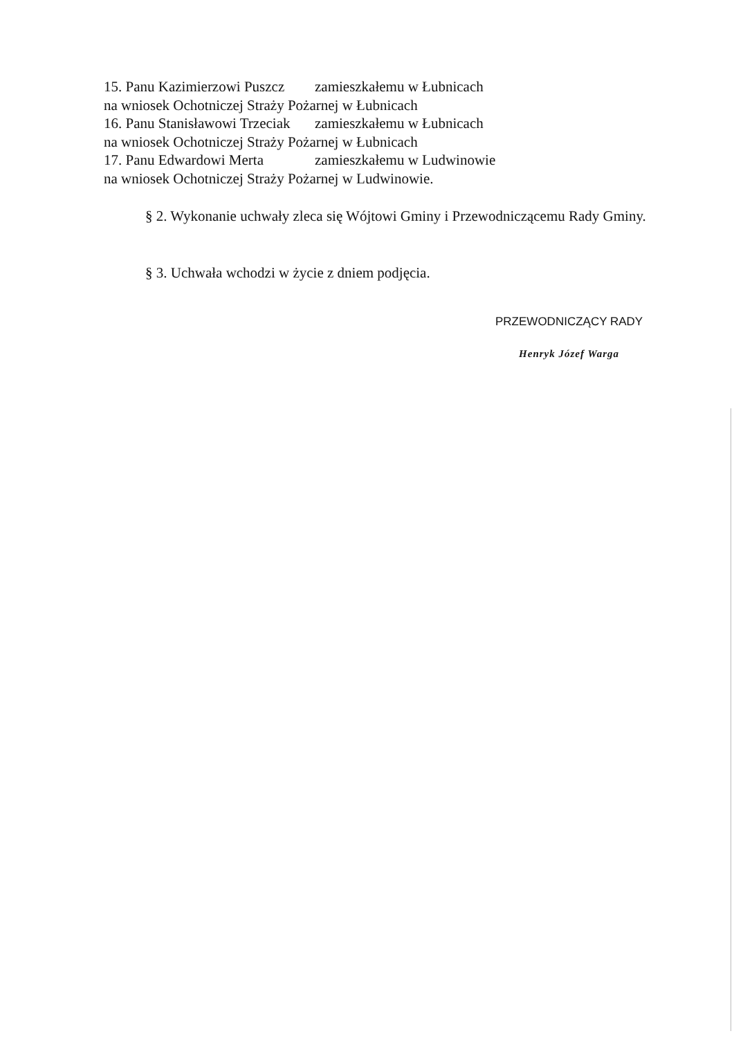15. Panu Kazimierzowi Puszcz zamieszkałemu w Łubnicach
na wniosek Ochotniczej Straży Pożarnej w Łubnicach
16. Panu Stanisławowi Trzeciak zamieszkałemu w Łubnicach
na wniosek Ochotniczej Straży Pożarnej w Łubnicach
17. Panu Edwardowi Merta zamieszkałemu w Ludwinowie
na wniosek Ochotniczej Straży Pożarnej w Ludwinowie.
§ 2. Wykonanie uchwały zleca się Wójtowi Gminy i Przewodniczącemu Rady Gminy.
§ 3. Uchwała wchodzi w życie z dniem podjęcia.
PRZEWODNICZĄCY RADY
Henryk Józef Warga